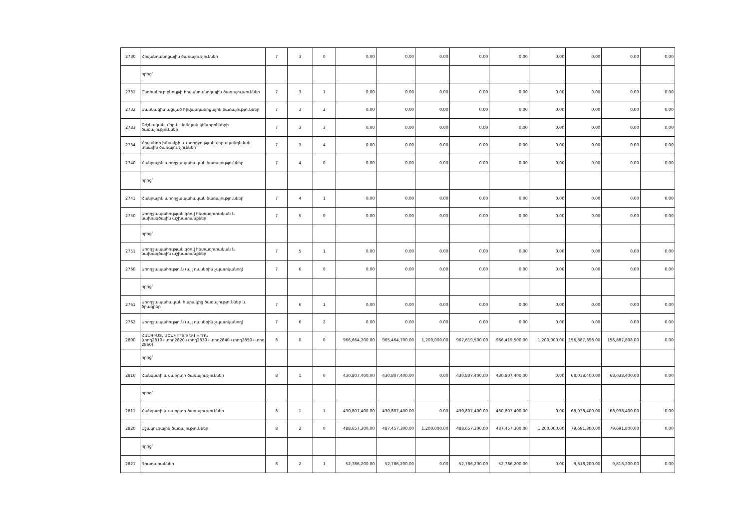| 2730 | Հիվանդանոցային ծառայություններ | 7 | 3 | 0 | 0.00 | 0.00 | 0.00 | 0.00 | 0.00 | 0.00 | 0.00 | 0.00 | 0.00 |
| | որից` | | | | | | | | | | | | |
| 2731 | Ընդհանուր բնույթի հիվանդանոցային ծառայություններ | 7 | 3 | 1 | 0.00 | 0.00 | 0.00 | 0.00 | 0.00 | 0.00 | 0.00 | 0.00 | 0.00 |
| 2732 | Մասնագիտացված հիվանդանոցային ծառայություններ | 7 | 3 | 2 | 0.00 | 0.00 | 0.00 | 0.00 | 0.00 | 0.00 | 0.00 | 0.00 | 0.00 |
| 2733 | Բժշկական, մոր և մանկան կենտրոնների ծառայություններ | 7 | 3 | 3 | 0.00 | 0.00 | 0.00 | 0.00 | 0.00 | 0.00 | 0.00 | 0.00 | 0.00 |
| 2734 | Հիվանդի խնամքի և առողջության վերականգնման տնային ծառայություններ | 7 | 3 | 4 | 0.00 | 0.00 | 0.00 | 0.00 | 0.00 | 0.00 | 0.00 | 0.00 | 0.00 |
| 2740 | Հանրային առողջապահական ծառայություններ | 7 | 4 | 0 | 0.00 | 0.00 | 0.00 | 0.00 | 0.00 | 0.00 | 0.00 | 0.00 | 0.00 |
| | որից` | | | | | | | | | | | | |
| 2741 | Հանրային առողջապահական ծառայություններ | 7 | 4 | 1 | 0.00 | 0.00 | 0.00 | 0.00 | 0.00 | 0.00 | 0.00 | 0.00 | 0.00 |
| 2750 | Առողջապահության գծով հետազոտական և նախագծային աշխատանքներ | 7 | 5 | 0 | 0.00 | 0.00 | 0.00 | 0.00 | 0.00 | 0.00 | 0.00 | 0.00 | 0.00 |
| | որից` | | | | | | | | | | | | |
| 2751 | Առողջապահության գծով հետազոտական և նախագծային աշխատանքներ | 7 | 5 | 1 | 0.00 | 0.00 | 0.00 | 0.00 | 0.00 | 0.00 | 0.00 | 0.00 | 0.00 |
| 2760 | Առողջապահություն (այլ դասերին չպատկանող) | 7 | 6 | 0 | 0.00 | 0.00 | 0.00 | 0.00 | 0.00 | 0.00 | 0.00 | 0.00 | 0.00 |
| | որից` | | | | | | | | | | | | |
| 2761 | Առողջապահական հարակից ծառայություններ և ծրագրեր | 7 | 6 | 1 | 0.00 | 0.00 | 0.00 | 0.00 | 0.00 | 0.00 | 0.00 | 0.00 | 0.00 |
| 2762 | Առողջապահություն (այլ դասերին չպատկանող) | 7 | 6 | 2 | 0.00 | 0.00 | 0.00 | 0.00 | 0.00 | 0.00 | 0.00 | 0.00 | 0.00 |
| 2800 | ՀԱՆԳԻՍՏ, ՄՇԱԿՈՒՅԹ ԵՎ ԿՐՈՆ (տող2810+տող2820+տող2830+տող2840+տող2850+տող 2860) | 8 | 0 | 0 | 966,664,700.00 | 965,464,700.00 | 1,200,000.00 | 967,619,500.00 | 966,419,500.00 | 1,200,000.00 | 156,887,898.00 | 156,887,898.00 | 0.00 |
| | որից` | | | | | | | | | | | | |
| 2810 | Հանգստի և սպորտի ծառայություններ | 8 | 1 | 0 | 430,807,400.00 | 430,807,400.00 | 0.00 | 430,807,400.00 | 430,807,400.00 | 0.00 | 68,038,400.00 | 68,038,400.00 | 0.00 |
| | որից` | | | | | | | | | | | | |
| 2811 | Հանգստի և սպորտի ծառայություններ | 8 | 1 | 1 | 430,807,400.00 | 430,807,400.00 | 0.00 | 430,807,400.00 | 430,807,400.00 | 0.00 | 68,038,400.00 | 68,038,400.00 | 0.00 |
| 2820 | Մշակութային ծառայություններ | 8 | 2 | 0 | 488,657,300.00 | 487,457,300.00 | 1,200,000.00 | 488,657,300.00 | 487,457,300.00 | 1,200,000.00 | 79,691,800.00 | 79,691,800.00 | 0.00 |
| | որից` | | | | | | | | | | | | |
| 2821 | Գրադարաններ | 8 | 2 | 1 | 52,786,200.00 | 52,786,200.00 | 0.00 | 52,786,200.00 | 52,786,200.00 | 0.00 | 9,818,200.00 | 9,818,200.00 | 0.00 |